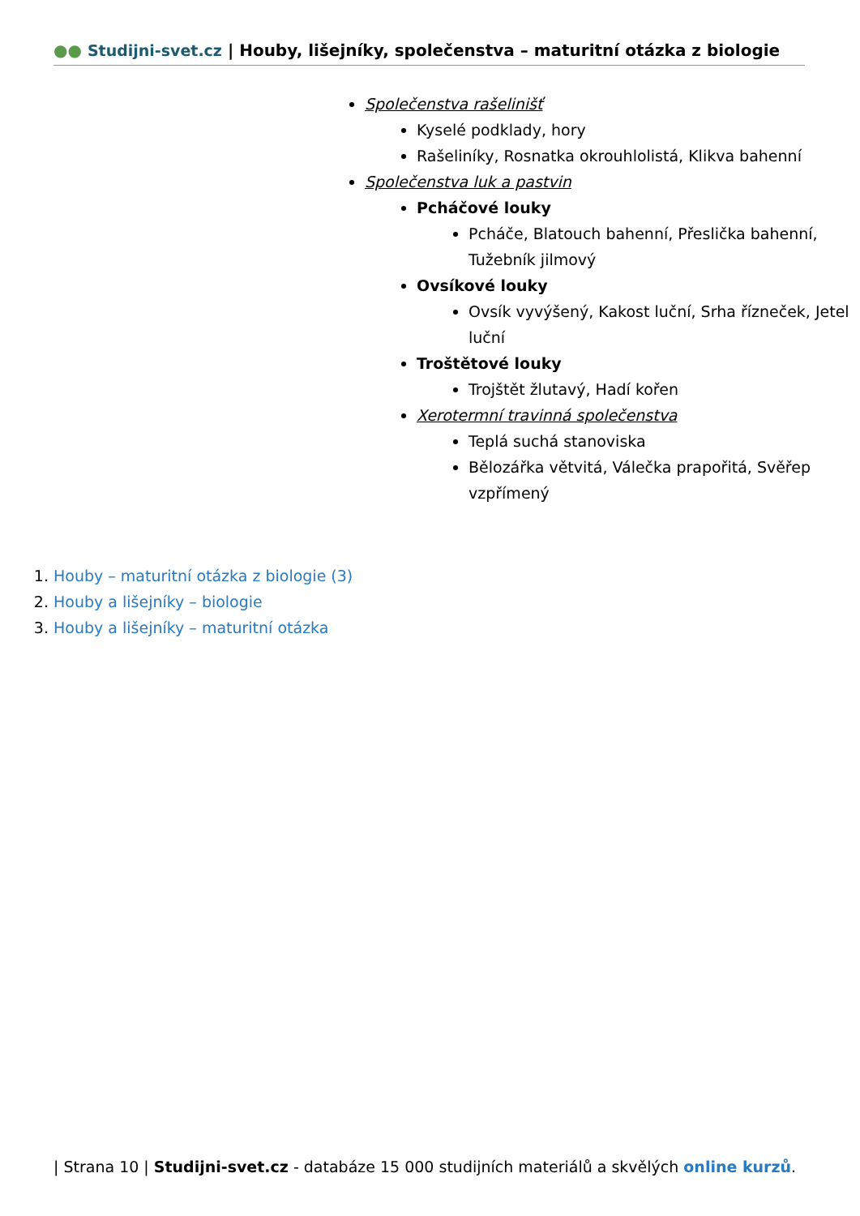●● Studijni-svet.cz | Houby, lišejníky, společenstva – maturitní otázka z biologie
Společenstva rašelinišť
Kyselé podklady, hory
Rašeliníky, Rosnatka okrouhlolistá, Klikva bahenní
Společenstva luk a pastvin
Pcháčové louky
Pcháče, Blatouch bahenní, Přeslička bahenní, Tužebník jilmový
Ovsíkové louky
Ovsík vyvýšený, Kakost luční, Srha řízneček, Jetel luční
Troštětové louky
Trojštět žlutavý, Hadí kořen
Xerotermní travinná společenstva
Teplá suchá stanoviska
Bělozářka větvitá, Válečka prapořitá, Svěřep vzpřímený
1. Houby – maturitní otázka z biologie (3)
2. Houby a lišejníky – biologie
3. Houby a lišejníky – maturitní otázka
| Strana 10 | Studijni-svet.cz - databáze 15 000 studijních materiálů a skvělých online kurzů.